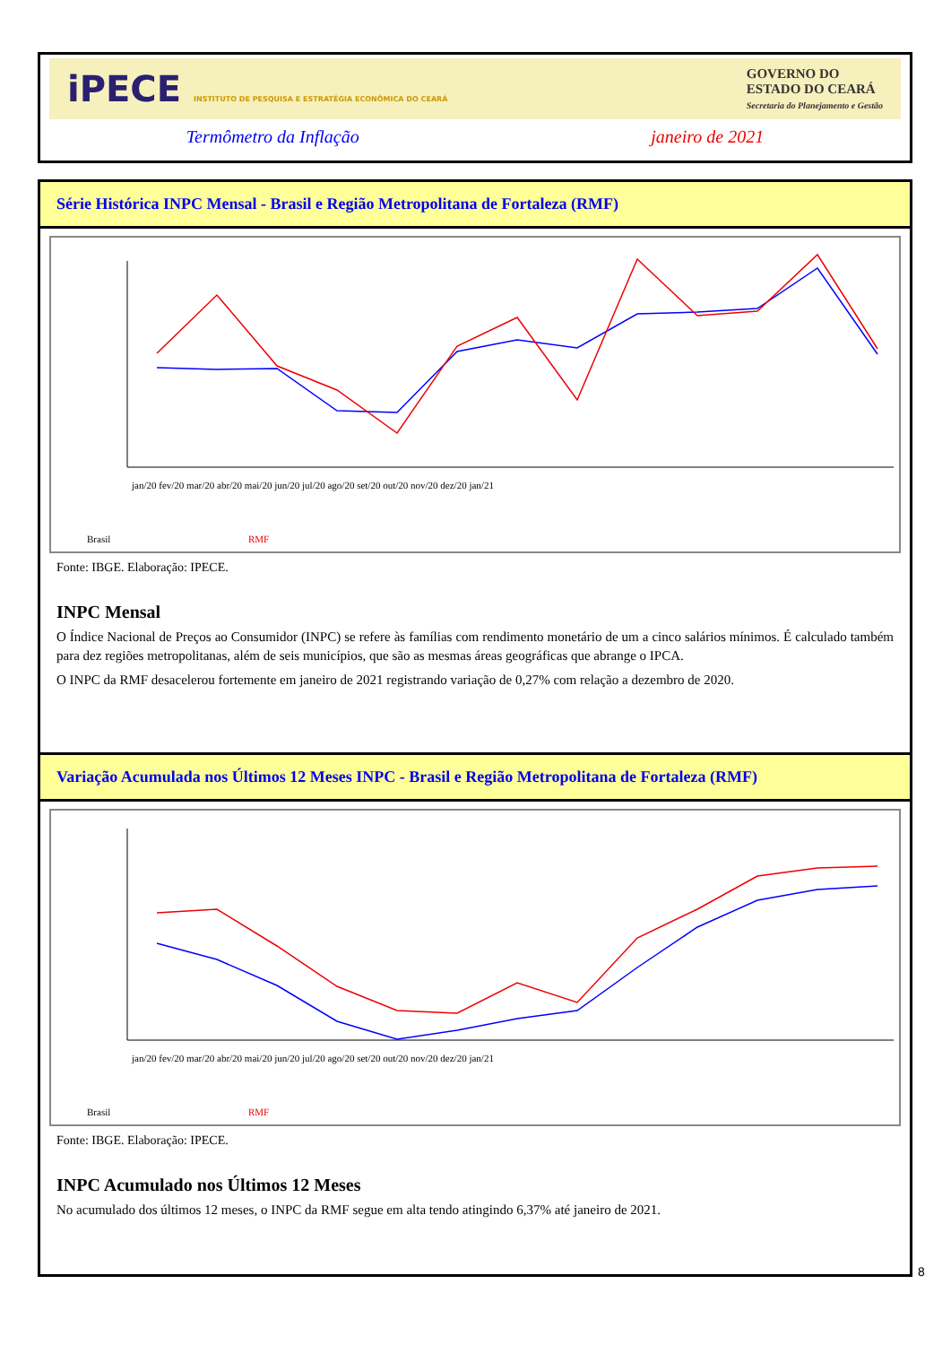iPECE INSTITUTO DE PESQUISA E ESTRATÉGIA ECONÔMICA DO CEARÁ
GOVERNO DO
ESTADO DO CEARÁ
Secretaria do Planejamento e Gestão
Termômetro da Inflação janeiro de 2021
Série Histórica INPC Mensal - Brasil e Região Metropolitana de Fortaleza (RMF)
Brasil
RMF
jan/20 fev/20 mar/20 abr/20 mai/20 jun/20 jul/20 ago/20 set/20 out/20 nov/20 dez/20 jan/21
Fonte: IBGE. Elaboração: IPECE.
INPC Mensal
O Índice Nacional de Preços ao Consumidor (INPC) se refere às famílias com rendimento monetário de um a cinco salários mínimos. É calculado também para dez regiões metropolitanas, além de seis municípios, que são as mesmas áreas geográficas que abrange o IPCA.
O INPC da RMF desacelerou fortemente em janeiro de 2021 registrando variação de 0,27% com relação a dezembro de 2020.
Variação Acumulada nos Últimos 12 Meses INPC - Brasil e Região Metropolitana de Fortaleza (RMF)
Brasil
RMF
jan/20 fev/20 mar/20 abr/20 mai/20 jun/20 jul/20 ago/20 set/20 out/20 nov/20 dez/20 jan/21
Fonte: IBGE. Elaboração: IPECE.
INPC Acumulado nos Últimos 12 Meses
No acumulado dos últimos 12 meses, o INPC da RMF segue em alta tendo atingindo 6,37% até janeiro de 2021.
8